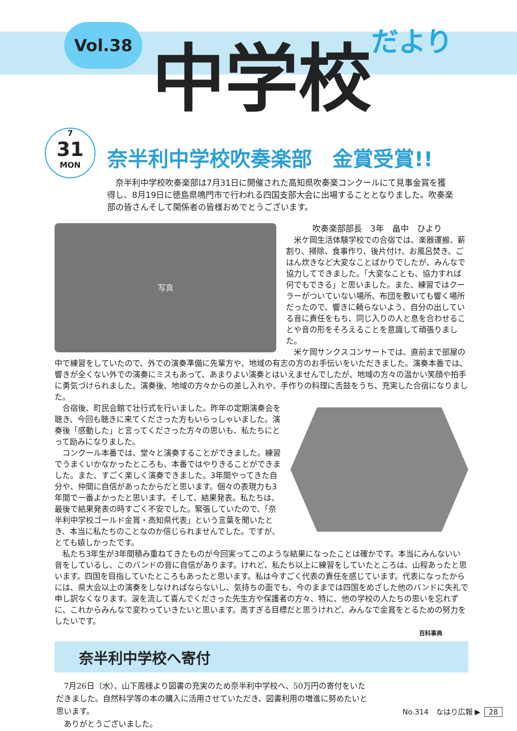Vol.38 中学校 だより
7
31
MON
奈半利中学校吹奏楽部　金賞受賞!!
　奈半利中学校吹奏楽部は7月31日に開催された高知県吹奏楽コンクールにて見事金賞を獲得し、8月19日に徳島県鳴門市で行われる四国支部大会に出場することとなりました。吹奏楽部の皆さんそして関係者の皆様おめでとうございます。
写真
吹奏楽部部長　3年　畠中　ひより
米ケ岡生活体験学校での合宿では、楽器運搬、薪割り、掃除、食事作り、後片付け、お風呂焚き、ごはん炊きなど大変なことばかりでしたが、みんなで協力してできました。「大変なことも、協力すれば何でもできる」と思いました。また、練習ではクーラーがついていない場所、布団を敷いても響く場所だったので、響きに頼らないよう、自分の出している音に責任をもち、同じ入りの人と息を合わせることや音の形をそろえることを意識して頑張りました。
米ケ岡サンクスコンサートでは、直前まで部屋の中で練習をしていたので、外での演奏準備に先輩方や、地域の有志の方のお手伝いをいただきました。演奏本番では、響きが全くない外での演奏にミスもあって、あまりよい演奏とはいえませんでしたが、地域の方々の温かい笑顔や拍手に勇気づけられました。演奏後、地域の方々からの差し入れや、手作りの料理に舌鼓をうち、充実した合宿になりました。
合宿後、町民会館で壮行式を行いました。昨年の定期演奏会を聴き、今回も聴きに来てくださった方もいらっしゃいました。演奏後「感動した」と言ってくださった方々の思いも、私たちにとって励みになりました。
コンクール本番では、堂々と演奏することができました。練習でうまくいかなかったところも、本番ではやりきることができました。また、すごく楽しく演奏できました。3年間やってきた自分や、仲間に自信があったからだと思います。個々の表現力も3年間で一番よかったと思います。そして、結果発表。私たちは、最後で結果発表の時すごく不安でした。緊張していたので、「奈半利中学校ゴールド金賞・高知県代表」という言葉を聞いたとき、本当に私たちのことなのか信じられませんでした。ですが、とても嬉しかったです。
私たち3年生が3年間積み重ねてきたものが今回実ってこのような結果になったことは確かです。本当にみんないい音をしているし、このバンドの音に自信があります。けれど、私たち以上に練習をしていたところは、山程あったと思います。四国を目指していたところもあったと思います。私は今すごく代表の責任を感じています。代表になったからには、県大会以上の演奏をしなければならないし、気持ちの面でも、今のままでは四国をめざした他のバンドに失礼で申し訳なくなります。涙を流して喜んでくださった先生方や保護者の方々、特に、他の学校の人たちの思いを忘れずに、これからみんなで変わっていきたいと思います。高すぎる目標だと思うけれど、みんなで金賞をとるための努力をしたいです。
奈半利中学校へ寄付
7月26日（水）、山下周様より図書の充実のため奈半利中学校へ、50万円の寄付をいただきました。自然科学等の本の購入に活用させていただき、図書利用の増進に努めたいと思います。
ありがとうございました。
百科事典
No.314　なはり広報 ▶ 28